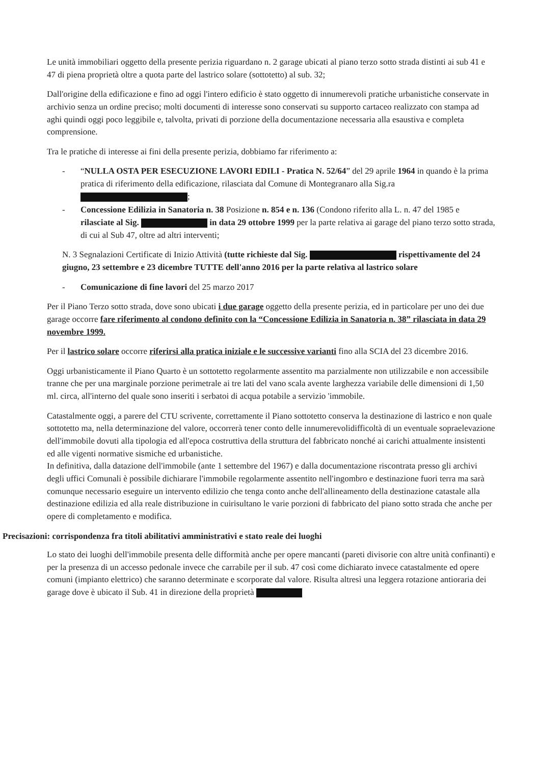Le unità immobiliari oggetto della presente perizia riguardano n. 2 garage ubicati al piano terzo sotto strada distinti ai sub 41 e 47 di piena proprietà oltre a quota parte del lastrico solare (sottotetto) al sub. 32;
Dall'origine della edificazione e fino ad oggi l'intero edificio è stato oggetto di innumerevoli pratiche urbanistiche conservate in archivio senza un ordine preciso; molti documenti di interesse sono conservati su supporto cartaceo realizzato con stampa ad aghi quindi oggi poco leggibile e, talvolta, privati di porzione della documentazione necessaria alla esaustiva e completa comprensione.
Tra le pratiche di interesse ai fini della presente perizia, dobbiamo far riferimento a:
- “NULLA OSTA PER ESECUZIONE LAVORI EDILI - Pratica N. 52/64” del 29 aprile 1964 in quando è la prima pratica di riferimento della edificazione, rilasciata dal Comune di Montegranaro alla Sig.ra ;
- Concessione Edilizia in Sanatoria n. 38 Posizione n. 854 e n. 136 (Condono riferito alla L. n. 47 del 1985 e rilasciate al Sig. in data 29 ottobre 1999 per la parte relativa ai garage del piano terzo sotto strada, di cui al Sub 47, oltre ad altri interventi;
N. 3 Segnalazioni Certificate di Inizio Attività (tutte richieste dal Sig. rispettivamente del 24 giugno, 23 settembre e 23 dicembre TUTTE dell'anno 2016 per la parte relativa al lastrico solare
- Comunicazione di fine lavori del 25 marzo 2017
Per il Piano Terzo sotto strada, dove sono ubicati i due garage oggetto della presente perizia, ed in particolare per uno dei due garage occorre fare riferimento al condono definito con la “Concessione Edilizia in Sanatoria n. 38” rilasciata in data 29 novembre 1999.
Per il lastrico solare occorre riferirsi alla pratica iniziale e le successive varianti fino alla SCIA del 23 dicembre 2016.
Oggi urbanisticamente il Piano Quarto è un sottotetto regolarmente assentito ma parzialmente non utilizzabile e non accessibile tranne che per una marginale porzione perimetrale ai tre lati del vano scala avente larghezza variabile delle dimensioni di 1,50 ml. circa, all'interno del quale sono inseriti i serbatoi di acqua potabile a servizio 'immobile.
Catastalmente oggi, a parere del CTU scrivente, correttamente il Piano sottotetto conserva la destinazione di lastrico e non quale sottotetto ma, nella determinazione del valore, occorrerà tener conto delle innumerevolidifficoltà di un eventuale sopraelevazione dell'immobile dovuti alla tipologia ed all'epoca costruttiva della struttura del fabbricato nonché ai carichi attualmente insistenti ed alle vigenti normative sismiche ed urbanistiche.
In definitiva, dalla datazione dell'immobile (ante 1 settembre del 1967) e dalla documentazione riscontrata presso gli archivi degli uffici Comunali è possibile dichiarare l'immobile regolarmente assentito nell'ingombro e destinazione fuori terra ma sarà comunque necessario eseguire un intervento edilizio che tenga conto anche dell'allineamento della destinazione catastale alla destinazione edilizia ed alla reale distribuzione in cuirisultano le varie porzioni di fabbricato del piano sotto strada che anche per opere di completamento e modifica.
Precisazioni: corrispondenza fra titoli abilitativi amministrativi e stato reale dei luoghi
Lo stato dei luoghi dell'immobile presenta delle difformità anche per opere mancanti (pareti divisorie con altre unità confinanti) e per la presenza di un accesso pedonale invece che carrabile per il sub. 47 così come dichiarato invece catastalmente ed opere comuni (impianto elettrico) che saranno determinate e scorporate dal valore. Risulta altresì una leggera rotazione antioraria dei garage dove è ubicato il Sub. 41 in direzione della proprietà